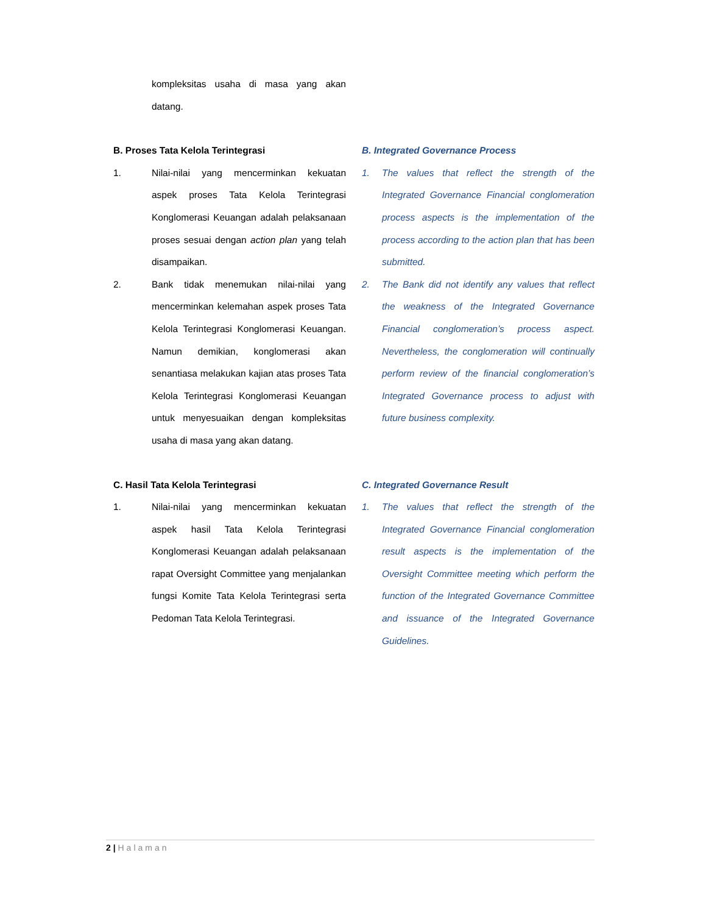kompleksitas usaha di masa yang akan datang.
B. Proses Tata Kelola Terintegrasi
1. Nilai-nilai yang mencerminkan kekuatan aspek proses Tata Kelola Terintegrasi Konglomerasi Keuangan adalah pelaksanaan proses sesuai dengan action plan yang telah disampaikan.
2. Bank tidak menemukan nilai-nilai yang mencerminkan kelemahan aspek proses Tata Kelola Terintegrasi Konglomerasi Keuangan. Namun demikian, konglomerasi akan senantiasa melakukan kajian atas proses Tata Kelola Terintegrasi Konglomerasi Keuangan untuk menyesuaikan dengan kompleksitas usaha di masa yang akan datang.
B. Integrated Governance Process
1. The values that reflect the strength of the Integrated Governance Financial conglomeration process aspects is the implementation of the process according to the action plan that has been submitted.
2. The Bank did not identify any values that reflect the weakness of the Integrated Governance Financial conglomeration’s process aspect. Nevertheless, the conglomeration will continually perform review of the financial conglomeration’s Integrated Governance process to adjust with future business complexity.
C. Hasil Tata Kelola Terintegrasi
1. Nilai-nilai yang mencerminkan kekuatan aspek hasil Tata Kelola Terintegrasi Konglomerasi Keuangan adalah pelaksanaan rapat Oversight Committee yang menjalankan fungsi Komite Tata Kelola Terintegrasi serta Pedoman Tata Kelola Terintegrasi.
C. Integrated Governance Result
1. The values that reflect the strength of the Integrated Governance Financial conglomeration result aspects is the implementation of the Oversight Committee meeting which perform the function of the Integrated Governance Committee and issuance of the Integrated Governance Guidelines.
2 | Halaman